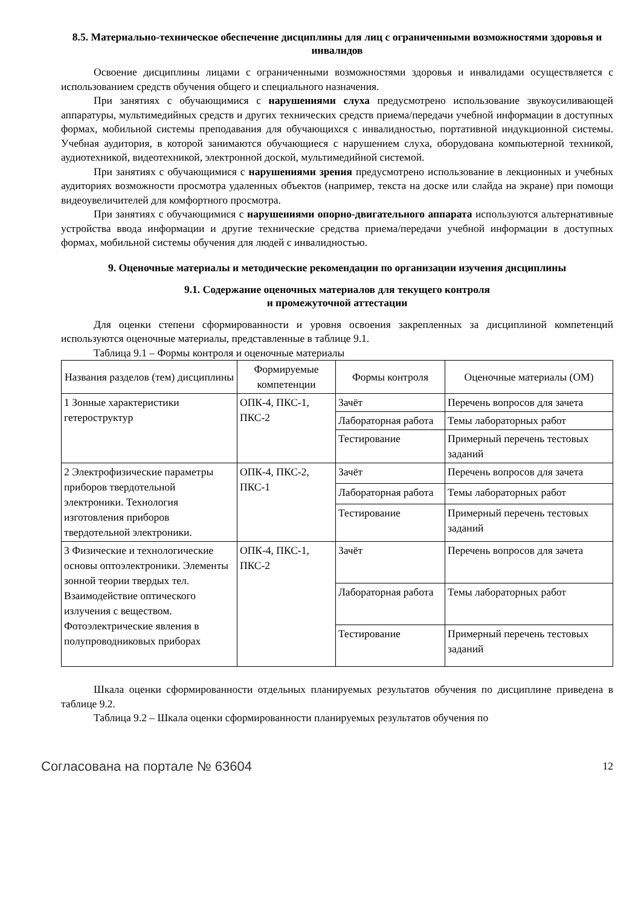8.5. Материально-техническое обеспечение дисциплины для лиц с ограниченными возможностями здоровья и инвалидов
Освоение дисциплины лицами с ограниченными возможностями здоровья и инвалидами осуществляется с использованием средств обучения общего и специального назначения.
При занятиях с обучающимися с нарушениями слуха предусмотрено использование звукоусиливающей аппаратуры, мультимедийных средств и других технических средств приема/передачи учебной информации в доступных формах, мобильной системы преподавания для обучающихся с инвалидностью, портативной индукционной системы. Учебная аудитория, в которой занимаются обучающиеся с нарушением слуха, оборудована компьютерной техникой, аудиотехникой, видеотехникой, электронной доской, мультимедийной системой.
При занятиях с обучающимися с нарушениями зрения предусмотрено использование в лекционных и учебных аудиториях возможности просмотра удаленных объектов (например, текста на доске или слайда на экране) при помощи видеоувеличителей для комфортного просмотра.
При занятиях с обучающимися с нарушениями опорно-двигательного аппарата используются альтернативные устройства ввода информации и другие технические средства приема/передачи учебной информации в доступных формах, мобильной системы обучения для людей с инвалидностью.
9. Оценочные материалы и методические рекомендации по организации изучения дисциплины
9.1. Содержание оценочных материалов для текущего контроля
и промежуточной аттестации
Для оценки степени сформированности и уровня освоения закрепленных за дисциплиной компетенций используются оценочные материалы, представленные в таблице 9.1.
Таблица 9.1 – Формы контроля и оценочные материалы
| Названия разделов (тем) дисциплины | Формируемые компетенции | Формы контроля | Оценочные материалы (ОМ) |
| --- | --- | --- | --- |
| 1 Зонные характеристики гетероструктур | ОПК-4, ПКС-1, ПКС-2 | Зачёт | Перечень вопросов для зачета |
| | | Лабораторная работа | Темы лабораторных работ |
| | | Тестирование | Примерный перечень тестовых заданий |
| 2 Электрофизические параметры приборов твердотельной электроники. Технология изготовления приборов твердотельной электроники. | ОПК-4, ПКС-2, ПКС-1 | Зачёт | Перечень вопросов для зачета |
| | | Лабораторная работа | Темы лабораторных работ |
| | | Тестирование | Примерный перечень тестовых заданий |
| 3 Физические и технологические основы оптоэлектроники. Элементы зонной теории твердых тел. Взаимодействие оптического излучения с веществом. Фотоэлектрические явления в полупроводниковых приборах | ОПК-4, ПКС-1, ПКС-2 | Зачёт | Перечень вопросов для зачета |
| | | Лабораторная работа | Темы лабораторных работ |
| | | Тестирование | Примерный перечень тестовых заданий |
Шкала оценки сформированности отдельных планируемых результатов обучения по дисциплине приведена в таблице 9.2.
Таблица 9.2 – Шкала оценки сформированности планируемых результатов обучения по
Согласована на портале № 63604 12